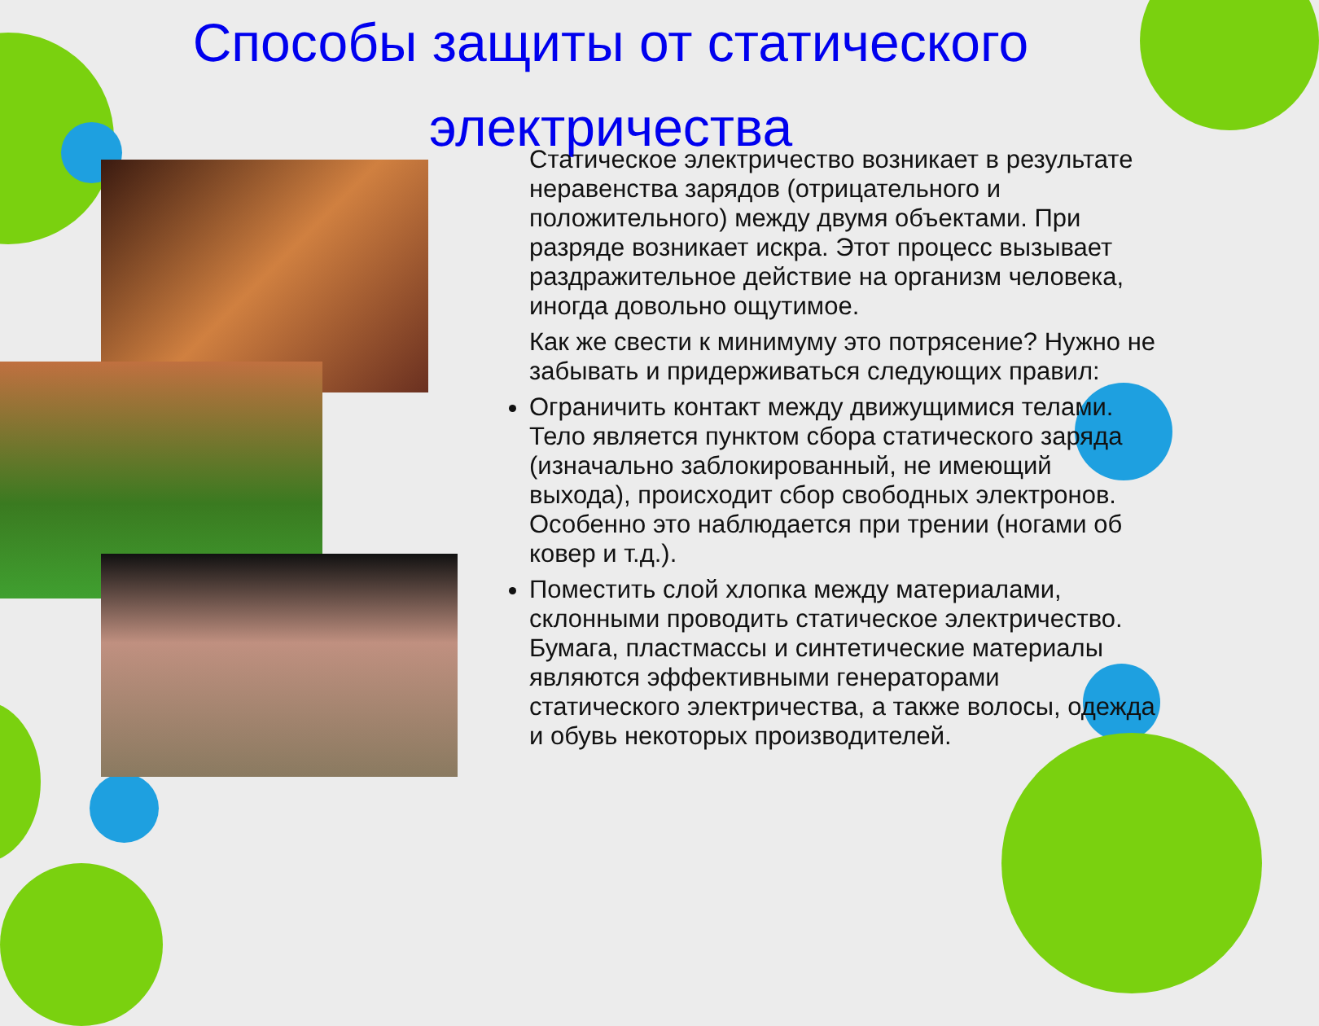Способы защиты от статического
электричества
Статическое электричество возникает в результате неравенства зарядов (отрицательного и положительного) между двумя объектами. При разряде возникает искра. Этот процесс вызывает раздражительное действие на организм человека, иногда довольно ощутимое.
Как же свести к минимуму это потрясение? Нужно не забывать и придерживаться следующих правил:
Ограничить контакт между движущимися телами. Тело является пунктом сбора статического заряда (изначально заблокированный, не имеющий выхода), происходит сбор свободных электронов. Особенно это наблюдается при трении (ногами об ковер и т.д.).
Поместить слой хлопка между материалами, склонными проводить статическое электричество. Бумага, пластмассы и синтетические материалы являются эффективными генераторами статического электричества, а также волосы, одежда и обувь некоторых производителей.